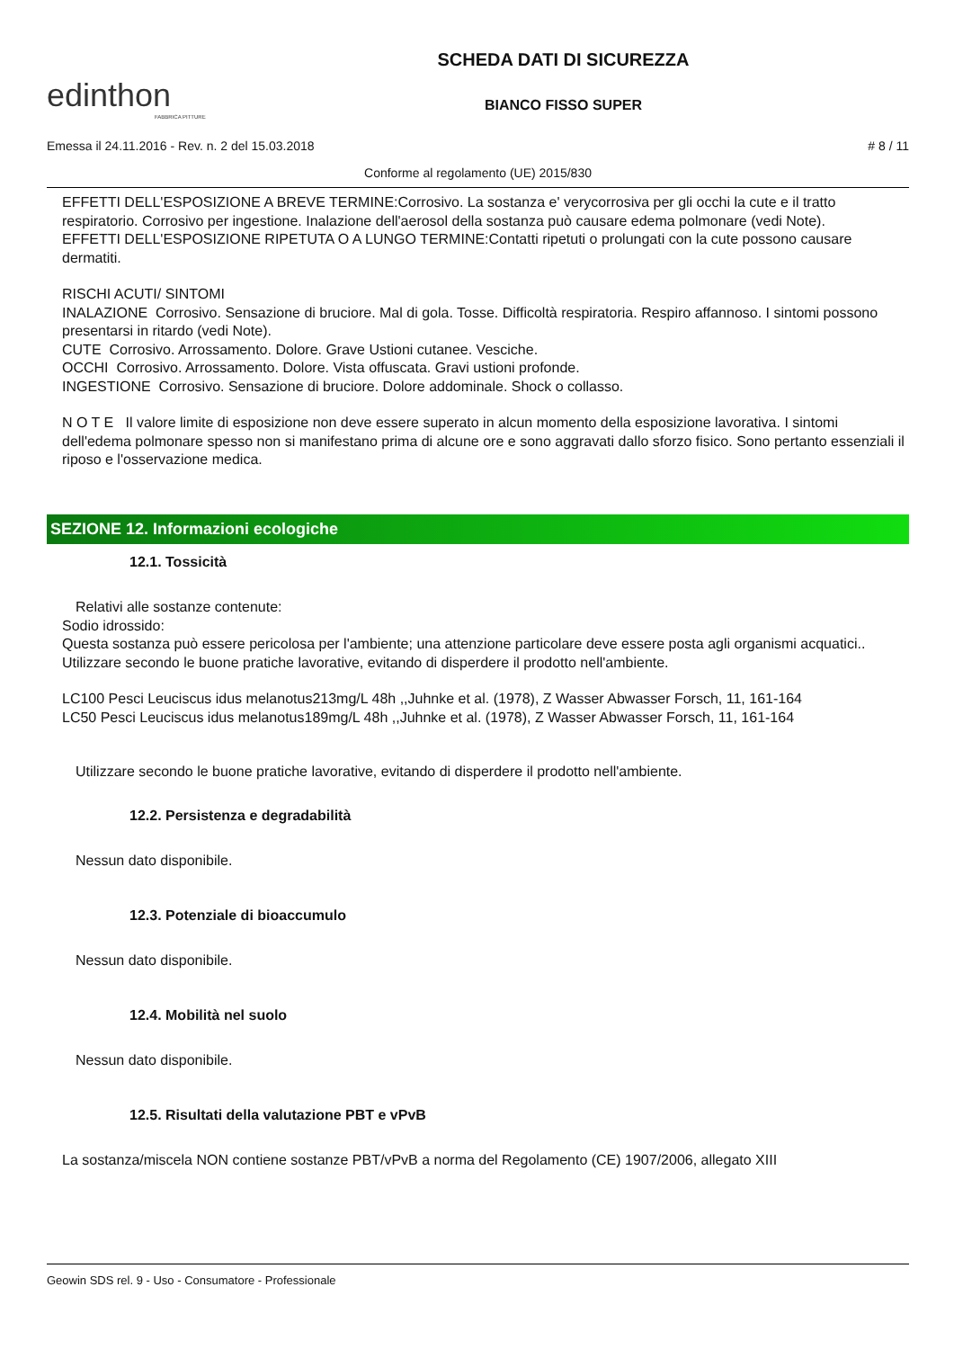edinthon
FABBRICA PITTURE
SCHEDA DATI DI SICUREZZA
BIANCO FISSO SUPER
Emessa il 24.11.2016 - Rev. n. 2 del 15.03.2018 # 8 / 11
Conforme al regolamento (UE) 2015/830
EFFETTI DELL'ESPOSIZIONE A BREVE TERMINE:Corrosivo. La sostanza e' verycorrosiva per gli occhi la cute e il tratto respiratorio. Corrosivo per ingestione. Inalazione dell'aerosol della sostanza può causare edema polmonare (vedi Note).
EFFETTI DELL'ESPOSIZIONE RIPETUTA O A LUNGO TERMINE:Contatti ripetuti o prolungati con la cute possono causare dermatiti.
RISCHI ACUTI/ SINTOMI
INALAZIONE Corrosivo. Sensazione di bruciore. Mal di gola. Tosse. Difficoltà respiratoria. Respiro affannoso. I sintomi possono presentarsi in ritardo (vedi Note).
CUTE Corrosivo. Arrossamento. Dolore. Grave Ustioni cutanee. Vesciche.
OCCHI Corrosivo. Arrossamento. Dolore. Vista offuscata. Gravi ustioni profonde.
INGESTIONE Corrosivo. Sensazione di bruciore. Dolore addominale. Shock o collasso.
N O T E Il valore limite di esposizione non deve essere superato in alcun momento della esposizione lavorativa. I sintomi dell'edema polmonare spesso non si manifestano prima di alcune ore e sono aggravati dallo sforzo fisico. Sono pertanto essenziali il riposo e l'osservazione medica.
SEZIONE 12. Informazioni ecologiche
12.1. Tossicità
Relativi alle sostanze contenute:
Sodio idrossido:
Questa sostanza può essere pericolosa per l'ambiente; una attenzione particolare deve essere posta agli organismi acquatici..
Utilizzare secondo le buone pratiche lavorative, evitando di disperdere il prodotto nell'ambiente.
LC100 Pesci Leuciscus idus melanotus213mg/L 48h ,,Juhnke et al. (1978), Z Wasser Abwasser Forsch, 11, 161-164
LC50 Pesci Leuciscus idus melanotus189mg/L 48h ,,Juhnke et al. (1978), Z Wasser Abwasser Forsch, 11, 161-164
Utilizzare secondo le buone pratiche lavorative, evitando di disperdere il prodotto nell'ambiente.
12.2. Persistenza e degradabilità
Nessun dato disponibile.
12.3. Potenziale di bioaccumulo
Nessun dato disponibile.
12.4. Mobilità nel suolo
Nessun dato disponibile.
12.5. Risultati della valutazione PBT e vPvB
La sostanza/miscela NON contiene sostanze PBT/vPvB a norma del Regolamento (CE) 1907/2006, allegato XIII
Geowin SDS rel. 9 - Uso - Consumatore - Professionale